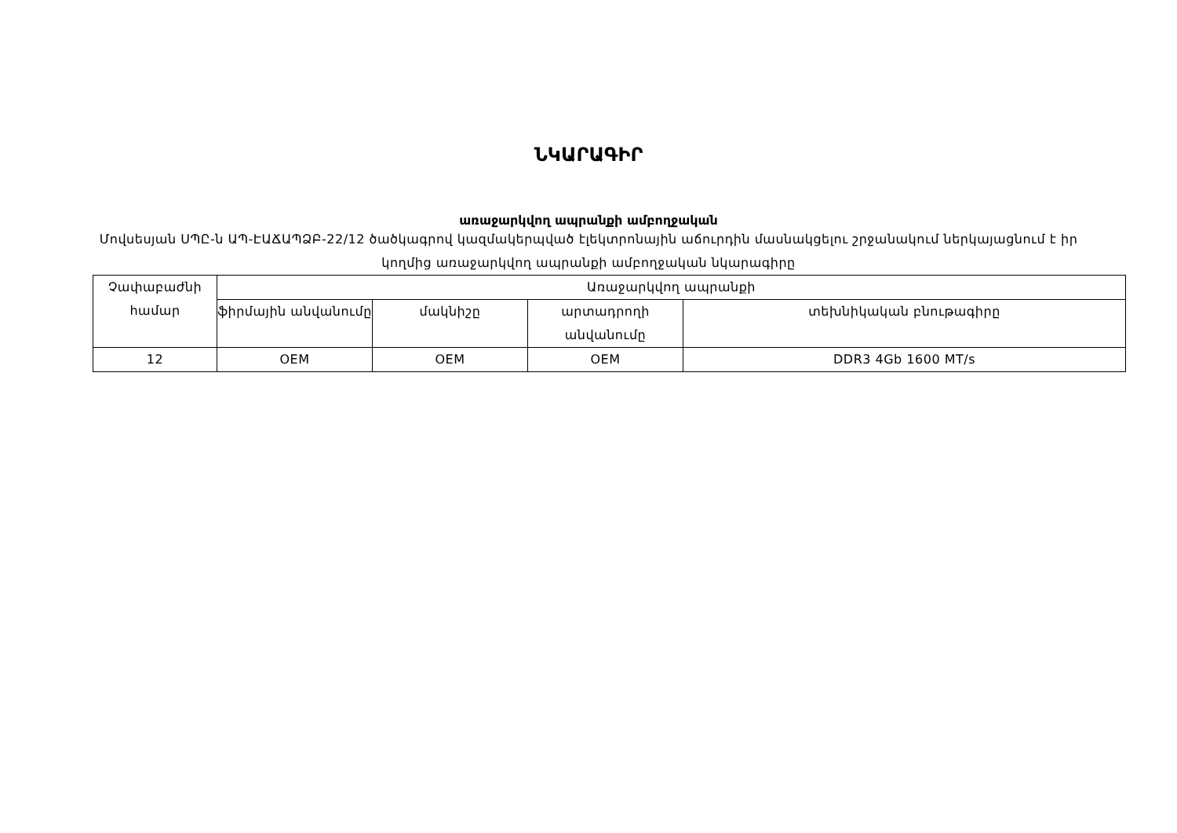ՆԿԱՐԱԳԻՐ
առաջարկվող ապրանքի ամբողջական
Մովսեսյան ՍՊԸ-ն ԱՊ-ԷԱՃԱՊՁԲ-22/12 ծածկագրով կազմակերպված էլեկտրոնային աճուրդին մասնակցելու շրջանակում ներկայացնում է իր կողմից առաջարկվող ապրանքի ամբողջական նկարագիրը
| Չափաբաժնի համար | Առաջարկվող ապրանքի | | | |
| --- | --- | --- | --- | --- |
| | ֆիրմային անվանումը | մակնիշը | արտադրողի անվանումը | տեխնիկական բնութագիրը |
| 12 | OEM | OEM | OEM | DDR3 4Gb 1600 MT/s |